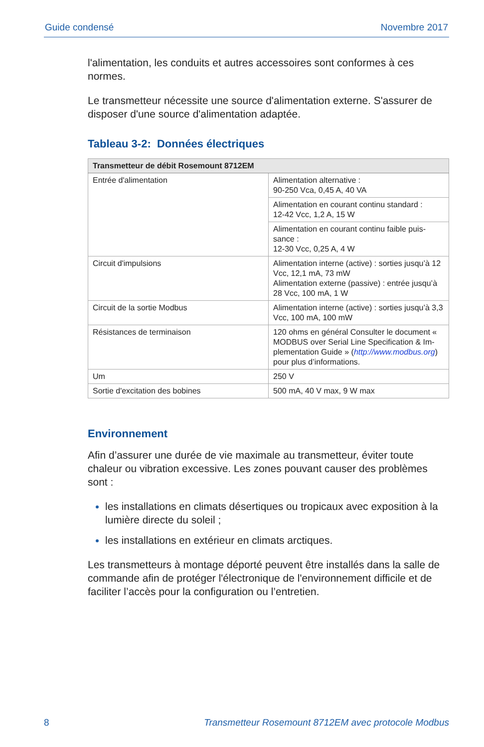Guide condensé Novembre 2017
l'alimentation, les conduits et autres accessoires sont conformes à ces normes.
Le transmetteur nécessite une source d'alimentation externe. S'assurer de disposer d'une source d'alimentation adaptée.
Tableau 3-2: Données électriques
| Transmetteur de débit Rosemount 8712EM | |
| --- | --- |
| Entrée d'alimentation | Alimentation alternative : 90-250 Vca, 0,45 A, 40 VA |
| | Alimentation en courant continu standard : 12-42 Vcc, 1,2 A, 15 W |
| | Alimentation en courant continu faible puis-sance : 12-30 Vcc, 0,25 A, 4 W |
| Circuit d'impulsions | Alimentation interne (active) : sorties jusqu’à 12 Vcc, 12,1 mA, 73 mW Alimentation externe (passive) : entrée jusqu’à 28 Vcc, 100 mA, 1 W |
| Circuit de la sortie Modbus | Alimentation interne (active) : sorties jusqu’à 3,3 Vcc, 100 mA, 100 mW |
| Résistances de terminaison | 120 ohms en général Consulter le document « MODBUS over Serial Line Specification & Im-plementation Guide » ( http://www.modbus.org ) pour plus d’informations. |
| Um | 250 V |
| Sortie d'excitation des bobines | 500 mA, 40 V max, 9 W max |
Environnement
Afin d’assurer une durée de vie maximale au transmetteur, éviter toute chaleur ou vibration excessive. Les zones pouvant causer des problèmes sont :
les installations en climats désertiques ou tropicaux avec exposition à la lumière directe du soleil ;
les installations en extérieur en climats arctiques.
Les transmetteurs à montage déporté peuvent être installés dans la salle de commande afin de protéger l'électronique de l'environnement difficile et de faciliter l’accès pour la configuration ou l’entretien.
8 Transmetteur Rosemount 8712EM avec protocole Modbus